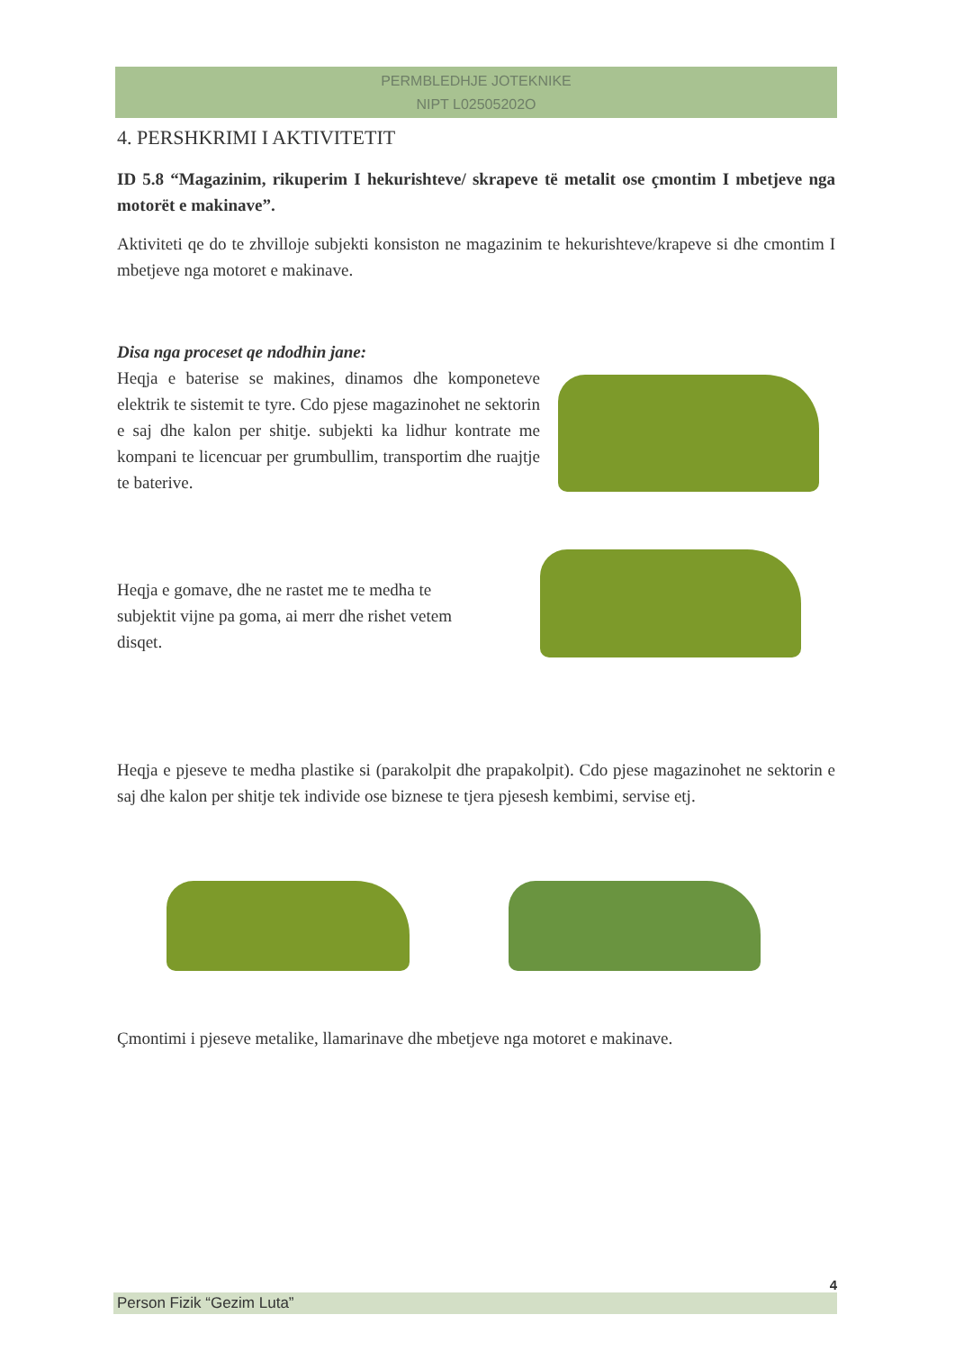PERMBLEDHJE JOTEKNIKE
NIPT L02505202O
4. PERSHKRIMI I AKTIVITETIT
ID 5.8 “Magazinim, rikuperim I hekurishteve/ skrapeve të metalit ose çmontim I mbetjeve nga motorët e makinave”.
Aktiviteti qe do te zhvilloje subjekti konsiston ne magazinim te hekurishteve/krapeve si dhe cmontim I mbetjeve nga motoret e makinave.
Disa nga proceset qe ndodhin jane:
Heqja e baterise se makines, dinamos dhe komponeteve elektrik te sistemit te tyre. Cdo pjese magazinohet ne sektorin e saj dhe kalon per shitje. subjekti ka lidhur kontrate me kompani te licencuar per grumbullim, transportim dhe ruajtje te baterive.
Heqja e gomave, dhe ne rastet me te medha te subjektit vijne pa goma, ai merr dhe rishet vetem disqet.
Heqja e pjeseve te medha plastike si (parakolpit dhe prapakolpit). Cdo pjese magazinohet ne sektorin e saj dhe kalon per shitje tek individe ose biznese te tjera pjesesh kembimi, servise etj.
Çmontimi i pjeseve metalike, llamarinave dhe mbetjeve nga motoret e makinave.
4
Person Fizik “Gezim Luta”